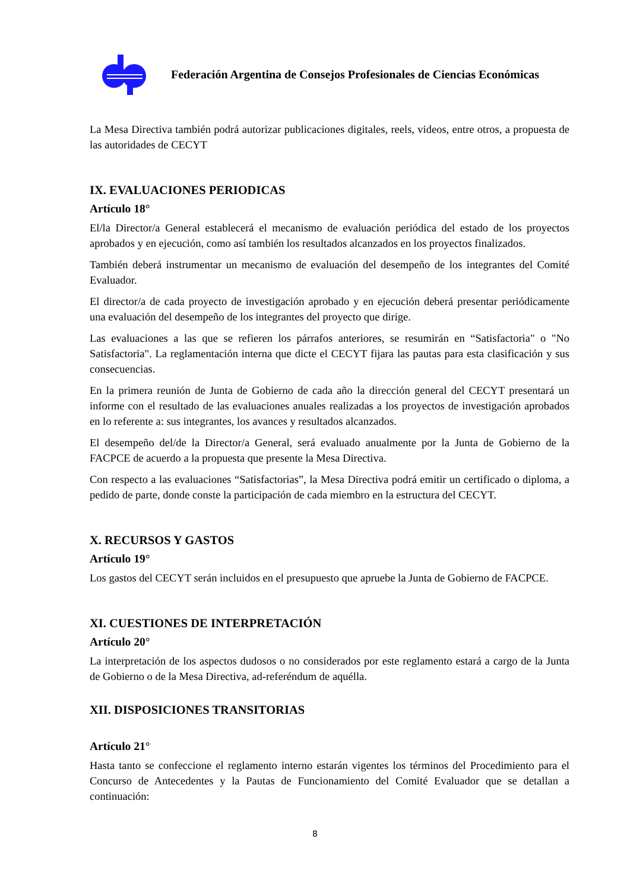Federación Argentina de Consejos Profesionales de Ciencias Económicas
La Mesa Directiva también podrá autorizar publicaciones digitales, reels, videos, entre otros, a propuesta de las autoridades de CECYT
IX. EVALUACIONES PERIODICAS
Artículo 18°
El/la Director/a General establecerá el mecanismo de evaluación periódica del estado de los proyectos aprobados y en ejecución, como así también los resultados alcanzados en los proyectos finalizados.
También deberá instrumentar un mecanismo de evaluación del desempeño de los integrantes del Comité Evaluador.
El director/a de cada proyecto de investigación aprobado y en ejecución deberá presentar periódicamente una evaluación del desempeño de los integrantes del proyecto que dirige.
Las evaluaciones a las que se refieren los párrafos anteriores, se resumirán en “Satisfactoria" o "No Satisfactoria". La reglamentación interna que dicte el CECYT fijara las pautas para esta clasificación y sus consecuencias.
En la primera reunión de Junta de Gobierno de cada año la dirección general del CECYT presentará un informe con el resultado de las evaluaciones anuales realizadas a los proyectos de investigación aprobados en lo referente a: sus integrantes, los avances y resultados alcanzados.
El desempeño del/de la Director/a General, será evaluado anualmente por la Junta de Gobierno de la FACPCE de acuerdo a la propuesta que presente la Mesa Directiva.
Con respecto a las evaluaciones “Satisfactorias”, la Mesa Directiva podrá emitir un certificado o diploma, a pedido de parte, donde conste la participación de cada miembro en la estructura del CECYT.
X. RECURSOS Y GASTOS
Artículo 19°
Los gastos del CECYT serán incluidos en el presupuesto que apruebe la Junta de Gobierno de FACPCE.
XI. CUESTIONES DE INTERPRETACIÓN
Artículo 20°
La interpretación de los aspectos dudosos o no considerados por este reglamento estará a cargo de la Junta de Gobierno o de la Mesa Directiva, ad-referéndum de aquélla.
XII. DISPOSICIONES TRANSITORIAS
Artículo 21°
Hasta tanto se confeccione el reglamento interno estarán vigentes los términos del Procedimiento para el Concurso de Antecedentes y la Pautas de Funcionamiento del Comité Evaluador que se detallan a continuación:
8